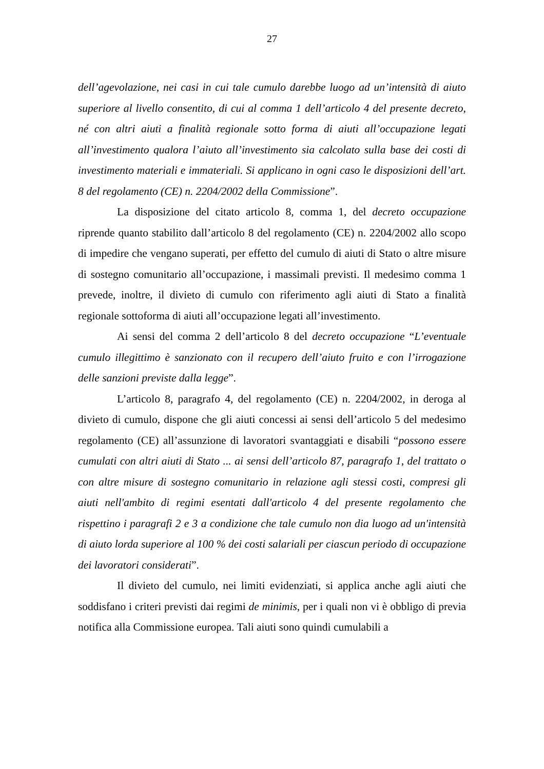27
dell’agevolazione, nei casi in cui tale cumulo darebbe luogo ad un’intensità di aiuto superiore al livello consentito, di cui al comma 1 dell’articolo 4 del presente decreto, né con altri aiuti a finalità regionale sotto forma di aiuti all’occupazione legati all’investimento qualora l’aiuto all’investimento sia calcolato sulla base dei costi di investimento materiali e immateriali. Si applicano in ogni caso le disposizioni dell’art. 8 del regolamento (CE) n. 2204/2002 della Commissione”.
La disposizione del citato articolo 8, comma 1, del decreto occupazione riprende quanto stabilito dall’articolo 8 del regolamento (CE) n. 2204/2002 allo scopo di impedire che vengano superati, per effetto del cumulo di aiuti di Stato o altre misure di sostegno comunitario all’occupazione, i massimali previsti. Il medesimo comma 1 prevede, inoltre, il divieto di cumulo con riferimento agli aiuti di Stato a finalità regionale sottoforma di aiuti all’occupazione legati all’investimento.
Ai sensi del comma 2 dell’articolo 8 del decreto occupazione “L’eventuale cumulo illegittimo è sanzionato con il recupero dell’aiuto fruito e con l’irrogazione delle sanzioni previste dalla legge”.
L’articolo 8, paragrafo 4, del regolamento (CE) n. 2204/2002, in deroga al divieto di cumulo, dispone che gli aiuti concessi ai sensi dell’articolo 5 del medesimo regolamento (CE) all’assunzione di lavoratori svantaggiati e disabili “possono essere cumulati con altri aiuti di Stato ... ai sensi dell’articolo 87, paragrafo 1, del trattato o con altre misure di sostegno comunitario in relazione agli stessi costi, compresi gli aiuti nell'ambito di regimi esentati dall'articolo 4 del presente regolamento che rispettino i paragrafi 2 e 3 a condizione che tale cumulo non dia luogo ad un'intensità di aiuto lorda superiore al 100 % dei costi salariali per ciascun periodo di occupazione dei lavoratori considerati”.
Il divieto del cumulo, nei limiti evidenziati, si applica anche agli aiuti che soddisfano i criteri previsti dai regimi de minimis, per i quali non vi è obbligo di previa notifica alla Commissione europea. Tali aiuti sono quindi cumulabili a